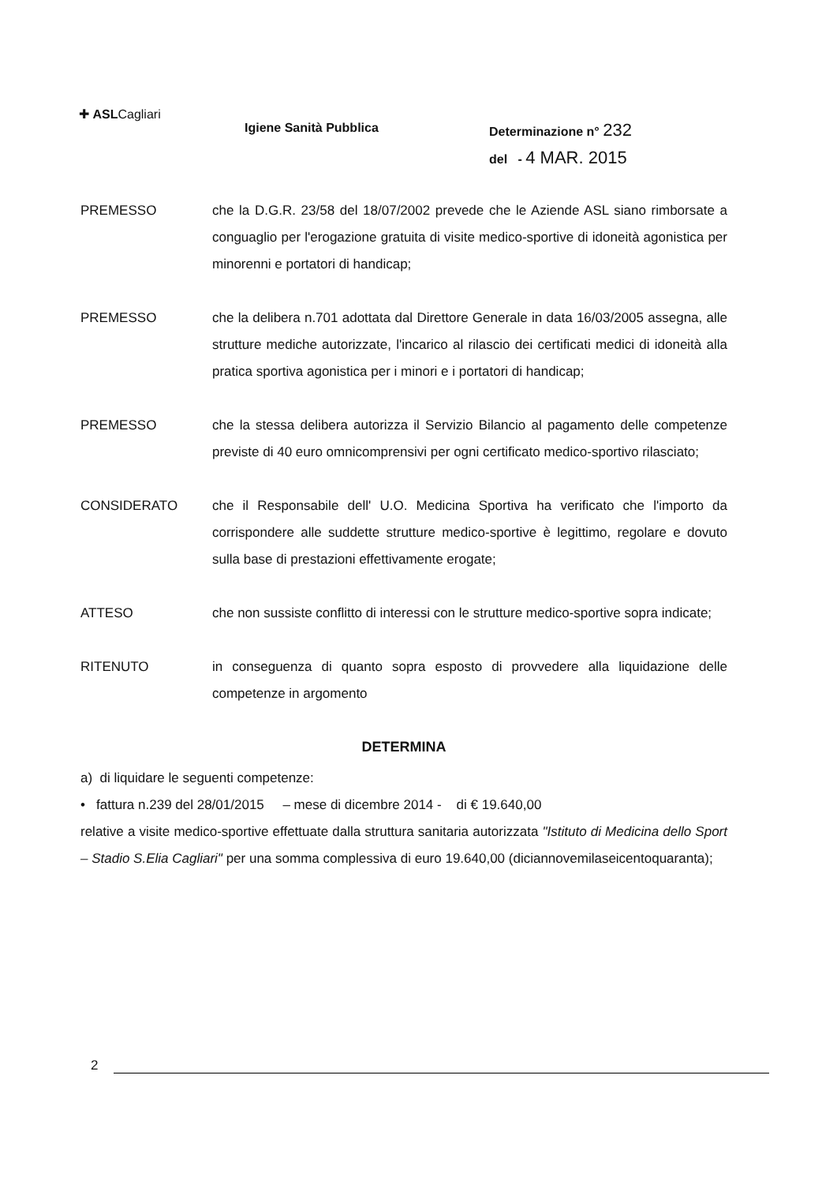✚ ASLCagliari
Igiene Sanità Pubblica
Determinazione n° 232
del - 4 MAR. 2015
PREMESSO che la D.G.R. 23/58 del 18/07/2002 prevede che le Aziende ASL siano rimborsate a conguaglio per l'erogazione gratuita di visite medico-sportive di idoneità agonistica per minorenni e portatori di handicap;
PREMESSO che la delibera n.701 adottata dal Direttore Generale in data 16/03/2005 assegna, alle strutture mediche autorizzate, l'incarico al rilascio dei certificati medici di idoneità alla pratica sportiva agonistica per i minori e i portatori di handicap;
PREMESSO che la stessa delibera autorizza il Servizio Bilancio al pagamento delle competenze previste di 40 euro omnicomprensivi per ogni certificato medico-sportivo rilasciato;
CONSIDERATO che il Responsabile dell' U.O. Medicina Sportiva ha verificato che l'importo da corrispondere alle suddette strutture medico-sportive è legittimo, regolare e dovuto sulla base di prestazioni effettivamente erogate;
ATTESO che non sussiste conflitto di interessi con le strutture medico-sportive sopra indicate;
RITENUTO in conseguenza di quanto sopra esposto di provvedere alla liquidazione delle competenze in argomento
DETERMINA
a) di liquidare le seguenti competenze:
• fattura n.239 del 28/01/2015 – mese di dicembre 2014 - di € 19.640,00
relative a visite medico-sportive effettuate dalla struttura sanitaria autorizzata "Istituto di Medicina dello Sport – Stadio S.Elia Cagliari" per una somma complessiva di euro 19.640,00 (diciannovemilaseicentoquaranta);
2